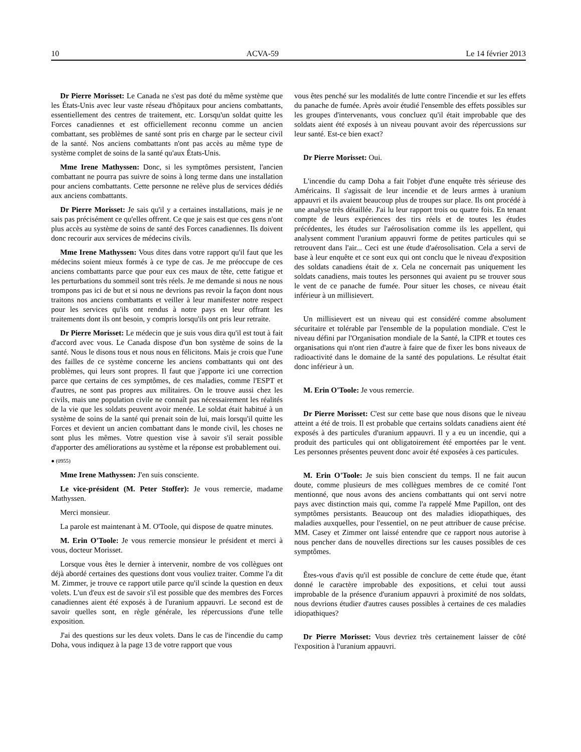10 ACVA-59 Le 14 février 2013
Dr Pierre Morisset: Le Canada ne s'est pas doté du même système que les États-Unis avec leur vaste réseau d'hôpitaux pour anciens combattants, essentiellement des centres de traitement, etc. Lorsqu'un soldat quitte les Forces canadiennes et est officiellement reconnu comme un ancien combattant, ses problèmes de santé sont pris en charge par le secteur civil de la santé. Nos anciens combattants n'ont pas accès au même type de système complet de soins de la santé qu'aux États-Unis.
Mme Irene Mathyssen: Donc, si les symptômes persistent, l'ancien combattant ne pourra pas suivre de soins à long terme dans une installation pour anciens combattants. Cette personne ne relève plus de services dédiés aux anciens combattants.
Dr Pierre Morisset: Je sais qu'il y a certaines installations, mais je ne sais pas précisément ce qu'elles offrent. Ce que je sais est que ces gens n'ont plus accès au système de soins de santé des Forces canadiennes. Ils doivent donc recourir aux services de médecins civils.
Mme Irene Mathyssen: Vous dites dans votre rapport qu'il faut que les médecins soient mieux formés à ce type de cas. Je me préoccupe de ces anciens combattants parce que pour eux ces maux de tête, cette fatigue et les perturbations du sommeil sont très réels. Je me demande si nous ne nous trompons pas ici de but et si nous ne devrions pas revoir la façon dont nous traitons nos anciens combattants et veiller à leur manifester notre respect pour les services qu'ils ont rendus à notre pays en leur offrant les traitements dont ils ont besoin, y compris lorsqu'ils ont pris leur retraite.
Dr Pierre Morisset: Le médecin que je suis vous dira qu'il est tout à fait d'accord avec vous. Le Canada dispose d'un bon système de soins de la santé. Nous le disons tous et nous nous en félicitons. Mais je crois que l'une des failles de ce système concerne les anciens combattants qui ont des problèmes, qui leurs sont propres. Il faut que j'apporte ici une correction parce que certains de ces symptômes, de ces maladies, comme l'ESPT et d'autres, ne sont pas propres aux militaires. On le trouve aussi chez les civils, mais une population civile ne connaît pas nécessairement les réalités de la vie que les soldats peuvent avoir menée. Le soldat était habitué à un système de soins de la santé qui prenait soin de lui, mais lorsqu'il quitte les Forces et devient un ancien combattant dans le monde civil, les choses ne sont plus les mêmes. Votre question vise à savoir s'il serait possible d'apporter des améliorations au système et la réponse est probablement oui.
● (0955)
Mme Irene Mathyssen: J'en suis consciente.
Le vice-président (M. Peter Stoffer): Je vous remercie, madame Mathyssen.
Merci monsieur.
La parole est maintenant à M. O'Toole, qui dispose de quatre minutes.
M. Erin O'Toole: Je vous remercie monsieur le président et merci à vous, docteur Morisset.
Lorsque vous êtes le dernier à intervenir, nombre de vos collègues ont déjà abordé certaines des questions dont vous vouliez traiter. Comme l'a dit M. Zimmer, je trouve ce rapport utile parce qu'il scinde la question en deux volets. L'un d'eux est de savoir s'il est possible que des membres des Forces canadiennes aient été exposés à de l'uranium appauvri. Le second est de savoir quelles sont, en règle générale, les répercussions d'une telle exposition.
J'ai des questions sur les deux volets. Dans le cas de l'incendie du camp Doha, vous indiquez à la page 13 de votre rapport que vous
vous êtes penché sur les modalités de lutte contre l'incendie et sur les effets du panache de fumée. Après avoir étudié l'ensemble des effets possibles sur les groupes d'intervenants, vous concluez qu'il était improbable que des soldats aient été exposés à un niveau pouvant avoir des répercussions sur leur santé. Est-ce bien exact?
Dr Pierre Morisset: Oui.
L'incendie du camp Doha a fait l'objet d'une enquête très sérieuse des Américains. Il s'agissait de leur incendie et de leurs armes à uranium appauvri et ils avaient beaucoup plus de troupes sur place. Ils ont procédé à une analyse très détaillée. J'ai lu leur rapport trois ou quatre fois. En tenant compte de leurs expériences des tirs réels et de toutes les études précédentes, les études sur l'aérosolisation comme ils les appellent, qui analysent comment l'uranium appauvri forme de petites particules qui se retrouvent dans l'air... Ceci est une étude d'aérosolisation. Cela a servi de base à leur enquête et ce sont eux qui ont conclu que le niveau d'exposition des soldats canadiens était de x. Cela ne concernait pas uniquement les soldats canadiens, mais toutes les personnes qui avaient pu se trouver sous le vent de ce panache de fumée. Pour situer les choses, ce niveau était inférieur à un millisievert.
Un millisievert est un niveau qui est considéré comme absolument sécuritaire et tolérable par l'ensemble de la population mondiale. C'est le niveau défini par l'Organisation mondiale de la Santé, la CIPR et toutes ces organisations qui n'ont rien d'autre à faire que de fixer les bons niveaux de radioactivité dans le domaine de la santé des populations. Le résultat était donc inférieur à un.
M. Erin O'Toole: Je vous remercie.
Dr Pierre Morisset: C'est sur cette base que nous disons que le niveau atteint a été de trois. Il est probable que certains soldats canadiens aient été exposés à des particules d'uranium appauvri. Il y a eu un incendie, qui a produit des particules qui ont obligatoirement été emportées par le vent. Les personnes présentes peuvent donc avoir été exposées à ces particules.
M. Erin O'Toole: Je suis bien conscient du temps. Il ne fait aucun doute, comme plusieurs de mes collègues membres de ce comité l'ont mentionné, que nous avons des anciens combattants qui ont servi notre pays avec distinction mais qui, comme l'a rappelé Mme Papillon, ont des symptômes persistants. Beaucoup ont des maladies idiopathiques, des maladies auxquelles, pour l'essentiel, on ne peut attribuer de cause précise. MM. Casey et Zimmer ont laissé entendre que ce rapport nous autorise à nous pencher dans de nouvelles directions sur les causes possibles de ces symptômes.
Êtes-vous d'avis qu'il est possible de conclure de cette étude que, étant donné le caractère improbable des expositions, et celui tout aussi improbable de la présence d'uranium appauvri à proximité de nos soldats, nous devrions étudier d'autres causes possibles à certaines de ces maladies idiopathiques?
Dr Pierre Morisset: Vous devriez très certainement laisser de côté l'exposition à l'uranium appauvri.